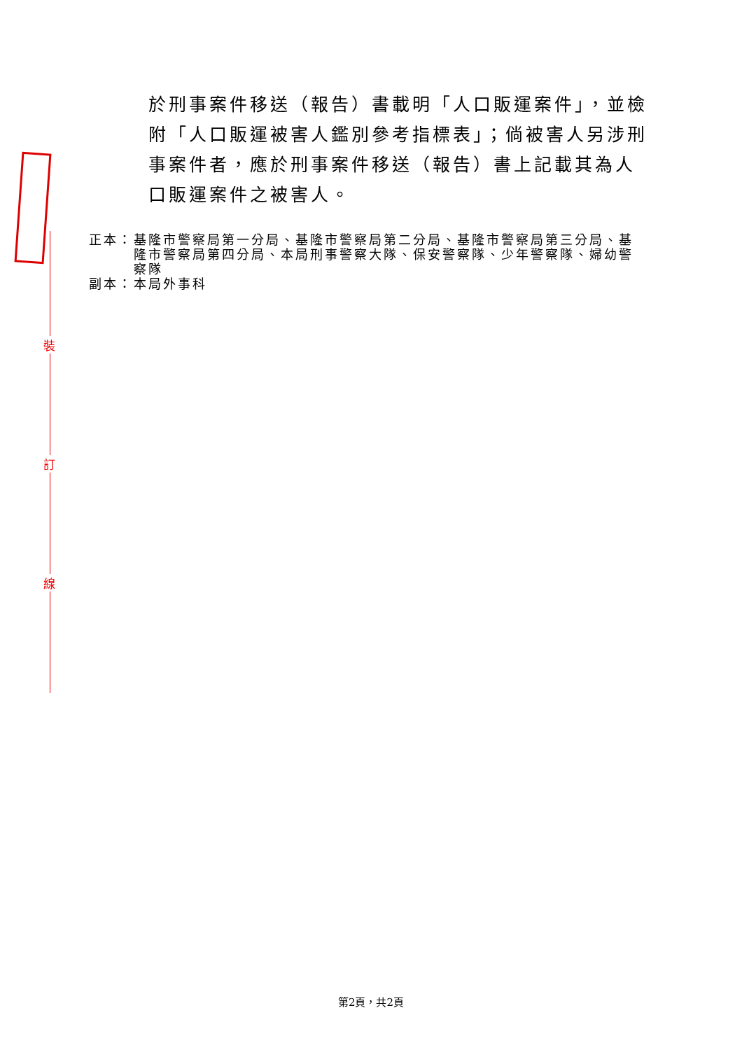裝
訂
線
於刑事案件移送（報告）書載明「人口販運案件」，並檢附「人口販運被害人鑑別參考指標表」；倘被害人另涉刑事案件者，應於刑事案件移送（報告）書上記載其為人口販運案件之被害人。
正本： 基隆市警察局第一分局、基隆市警察局第二分局、基隆市警察局第三分局、基隆市警察局第四分局、本局刑事警察大隊、保安警察隊、少年警察隊、婦幼警察隊
副本： 本局外事科
第2頁，共2頁